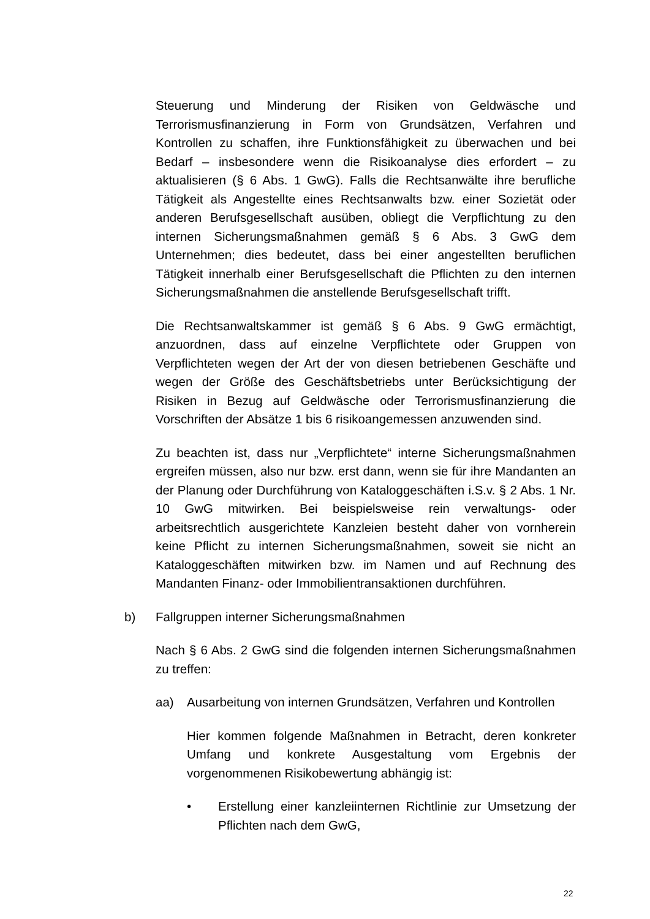Steuerung und Minderung der Risiken von Geldwäsche und Terrorismusfinanzierung in Form von Grundsätzen, Verfahren und Kontrollen zu schaffen, ihre Funktionsfähigkeit zu überwachen und bei Bedarf – insbesondere wenn die Risikoanalyse dies erfordert – zu aktualisieren (§ 6 Abs. 1 GwG). Falls die Rechtsanwälte ihre berufliche Tätigkeit als Angestellte eines Rechtsanwalts bzw. einer Sozietät oder anderen Berufsgesellschaft ausüben, obliegt die Verpflichtung zu den internen Sicherungsmaßnahmen gemäß § 6 Abs. 3 GwG dem Unternehmen; dies bedeutet, dass bei einer angestellten beruflichen Tätigkeit innerhalb einer Berufsgesellschaft die Pflichten zu den internen Sicherungsmaßnahmen die anstellende Berufsgesellschaft trifft.
Die Rechtsanwaltskammer ist gemäß § 6 Abs. 9 GwG ermächtigt, anzuordnen, dass auf einzelne Verpflichtete oder Gruppen von Verpflichteten wegen der Art der von diesen betriebenen Geschäfte und wegen der Größe des Geschäftsbetriebs unter Berücksichtigung der Risiken in Bezug auf Geldwäsche oder Terrorismusfinanzierung die Vorschriften der Absätze 1 bis 6 risikoangemessen anzuwenden sind.
Zu beachten ist, dass nur „Verpflichtete“ interne Sicherungsmaßnahmen ergreifen müssen, also nur bzw. erst dann, wenn sie für ihre Mandanten an der Planung oder Durchführung von Kataloggeschäften i.S.v. § 2 Abs. 1 Nr. 10 GwG mitwirken. Bei beispielsweise rein verwaltungs- oder arbeitsrechtlich ausgerichtete Kanzleien besteht daher von vornherein keine Pflicht zu internen Sicherungsmaßnahmen, soweit sie nicht an Kataloggeschäften mitwirken bzw. im Namen und auf Rechnung des Mandanten Finanz- oder Immobilientransaktionen durchführen.
b) Fallgruppen interner Sicherungsmaßnahmen
Nach § 6 Abs. 2 GwG sind die folgenden internen Sicherungsmaßnahmen zu treffen:
aa) Ausarbeitung von internen Grundsätzen, Verfahren und Kontrollen
Hier kommen folgende Maßnahmen in Betracht, deren konkreter Umfang und konkrete Ausgestaltung vom Ergebnis der vorgenommenen Risikobewertung abhängig ist:
• Erstellung einer kanzleiinternen Richtlinie zur Umsetzung der Pflichten nach dem GwG,
22